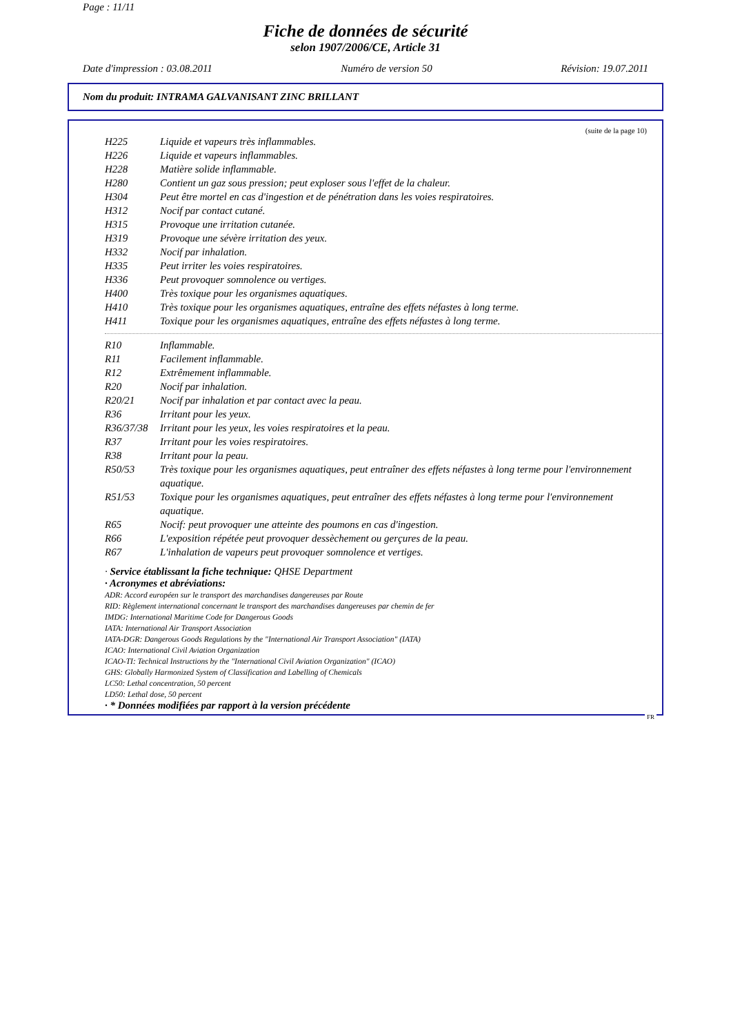Page : 11/11
Fiche de données de sécurité
selon 1907/2006/CE, Article 31
Date d'impression : 03.08.2011 Numéro de version 50 Révision: 19.07.2011
Nom du produit: INTRAMA GALVANISANT ZINC BRILLANT
(suite de la page 10)
| H225 | Liquide et vapeurs très inflammables. |
| H226 | Liquide et vapeurs inflammables. |
| H228 | Matière solide inflammable. |
| H280 | Contient un gaz sous pression; peut exploser sous l'effet de la chaleur. |
| H304 | Peut être mortel en cas d'ingestion et de pénétration dans les voies respiratoires. |
| H312 | Nocif par contact cutané. |
| H315 | Provoque une irritation cutanée. |
| H319 | Provoque une sévère irritation des yeux. |
| H332 | Nocif par inhalation. |
| H335 | Peut irriter les voies respiratoires. |
| H336 | Peut provoquer somnolence ou vertiges. |
| H400 | Très toxique pour les organismes aquatiques. |
| H410 | Très toxique pour les organismes aquatiques, entraîne des effets néfastes à long terme. |
| H411 | Toxique pour les organismes aquatiques, entraîne des effets néfastes à long terme. |
| R10 | Inflammable. |
| R11 | Facilement inflammable. |
| R12 | Extrêmement inflammable. |
| R20 | Nocif par inhalation. |
| R20/21 | Nocif par inhalation et par contact avec la peau. |
| R36 | Irritant pour les yeux. |
| R36/37/38 | Irritant pour les yeux, les voies respiratoires et la peau. |
| R37 | Irritant pour les voies respiratoires. |
| R38 | Irritant pour la peau. |
| R50/53 | Très toxique pour les organismes aquatiques, peut entraîner des effets néfastes à long terme pour l'environnement aquatique. |
| R51/53 | Toxique pour les organismes aquatiques, peut entraîner des effets néfastes à long terme pour l'environnement aquatique. |
| R65 | Nocif: peut provoquer une atteinte des poumons en cas d'ingestion. |
| R66 | L'exposition répétée peut provoquer dessèchement ou gerçures de la peau. |
| R67 | L'inhalation de vapeurs peut provoquer somnolence et vertiges. |
· Service établissant la fiche technique: QHSE Department
· Acronymes et abréviations:
ADR: Accord européen sur le transport des marchandises dangereuses par Route
RID: Règlement international concernant le transport des marchandises dangereuses par chemin de fer
IMDG: International Maritime Code for Dangerous Goods
IATA: International Air Transport Association
IATA-DGR: Dangerous Goods Regulations by the "International Air Transport Association" (IATA)
ICAO: International Civil Aviation Organization
ICAO-TI: Technical Instructions by the "International Civil Aviation Organization" (ICAO)
GHS: Globally Harmonized System of Classification and Labelling of Chemicals
LC50: Lethal concentration, 50 percent
LD50: Lethal dose, 50 percent
· * Données modifiées par rapport à la version précédente
FR